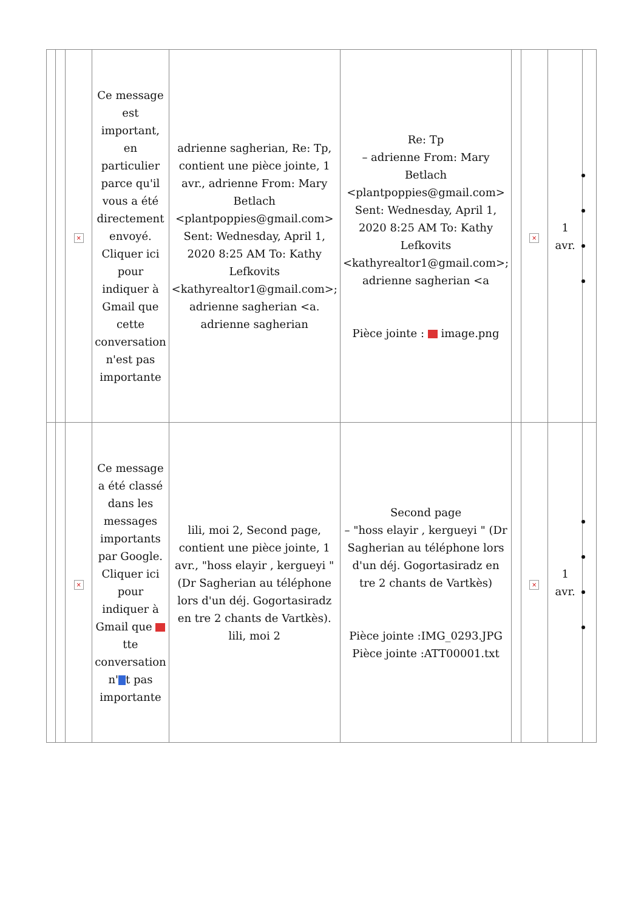| | | × | Ce message est important, en particulier parce qu'il vous a été directement envoyé. Cliquer ici pour indiquer à Gmail que cette conversation n'est pas importante | adrienne sagherian, Re: Tp, contient une pièce jointe, 1 avr., adrienne From: Mary Betlach <plantpoppies@gmail.com> Sent: Wednesday, April 1, 2020 8:25 AM To: Kathy Lefkovits <kathyrealtor1@gmail.com>; adrienne sagherian <a. adrienne sagherian | Re: Tp – adrienne From: Mary Betlach <plantpoppies@gmail.com> Sent: Wednesday, April 1, 2020 8:25 AM To: Kathy Lefkovits <kathyrealtor1@gmail.com>; adrienne sagherian <a Pièce jointe : image.png | | × | 1 avr. | |
| | | × | Ce message a été classé dans les messages importants par Google. Cliquer ici pour indiquer à Gmail que tte conversation n' t pas importante | lili, moi 2, Second page, contient une pièce jointe, 1 avr., "hoss elayir , kergueyi " (Dr Sagherian au téléphone lors d'un déj. Gogortasiradz en tre 2 chants de Vartkès). lili, moi 2 | Second page – "hoss elayir , kergueyi " (Dr Sagherian au téléphone lors d'un déj. Gogortasiradz en tre 2 chants de Vartkès) Pièce jointe :IMG_0293.JPG Pièce jointe :ATT00001.txt | | × | 1 avr. | |